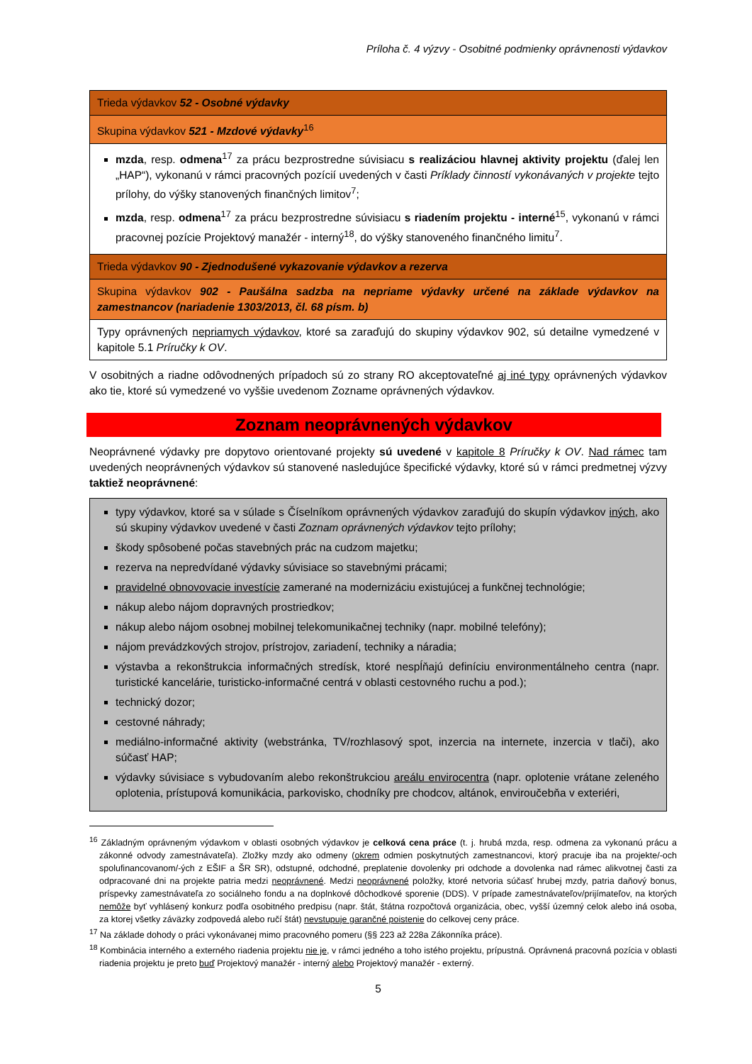Príloha č. 4 výzvy - Osobitné podmienky oprávnenosti výdavkov
| Trieda výdavkov 52 - Osobné výdavky |
| Skupina výdavkov 521 - Mzdové výdavky<sup>16</sup> |
| mzda , resp. odmena<sup>17</sup> za prácu bezprostredne súvisiacu s realizáciou hlavnej aktivity projektu (ďalej len „HAP“), vykonanú v rámci pracovných pozícií uvedených v časti Príklady činností vykonávaných v projekte tejto prílohy, do výšky stanovených finančných limitov<sup>7</sup>; mzda , resp. odmena<sup>17</sup> za prácu bezprostredne súvisiacu s riadením projektu - interné<sup>15</sup>, vykonanú v rámci pracovnej pozície Projektový manažér - interný<sup>18</sup>, do výšky stanoveného finančného limitu<sup>7</sup>. |
| Trieda výdavkov 90 - Zjednodušené vykazovanie výdavkov a rezerva |
| Skupina výdavkov 902 - Paušálna sadzba na nepriame výdavky určené na základe výdavkov na zamestnancov (nariadenie 1303/2013, čl. 68 písm. b) |
| Typy oprávnených nepriamych výdavkov , ktoré sa zaraďujú do skupiny výdavkov 902, sú detailne vymedzené v kapitole 5.1 Príručky k OV . |
V osobitných a riadne odôvodnených prípadoch sú zo strany RO akceptovateľné aj iné typy oprávnených výdavkov ako tie, ktoré sú vymedzené vo vyššie uvedenom Zozname oprávnených výdavkov.
Zoznam neoprávnených výdavkov
Neoprávnené výdavky pre dopytovo orientované projekty sú uvedené v kapitole 8 Príručky k OV. Nad rámec tam uvedených neoprávnených výdavkov sú stanovené nasledujúce špecifické výdavky, ktoré sú v rámci predmetnej výzvy taktiež neoprávnené:
| typy výdavkov, ktoré sa v súlade s Číselníkom oprávnených výdavkov zaraďujú do skupín výdavkov iných , ako sú skupiny výdavkov uvedené v časti Zoznam oprávnených výdavkov tejto prílohy; škody spôsobené počas stavebných prác na cudzom majetku; rezerva na nepredvídané výdavky súvisiace so stavebnými prácami; pravidelné obnovovacie investície zamerané na modernizáciu existujúcej a funkčnej technológie; nákup alebo nájom dopravných prostriedkov; nákup alebo nájom osobnej mobilnej telekomunikačnej techniky (napr. mobilné telefóny); nájom prevádzkových strojov, prístrojov, zariadení, techniky a náradia; výstavba a rekonštrukcia informačných stredísk, ktoré nespĺňajú definíciu environmentálneho centra (napr. turistické kancelárie, turisticko-informačné centrá v oblasti cestovného ruchu a pod.); technický dozor; cestovné náhrady; mediálno-informačné aktivity (webstránka, TV/rozhlasový spot, inzercia na internete, inzercia v tlači), ako súčasť HAP; výdavky súvisiace s vybudovaním alebo rekonštrukciou areálu envirocentra (napr. oplotenie vrátane zeleného oplotenia, prístupová komunikácia, parkovisko, chodníky pre chodcov, altánok, enviroučebňa v exteriéri, |
<sup>16</sup> Základným oprávneným výdavkom v oblasti osobných výdavkov je celková cena práce (t. j. hrubá mzda, resp. odmena za vykonanú prácu a zákonné odvody zamestnávateľa). Zložky mzdy ako odmeny (okrem odmien poskytnutých zamestnancovi, ktorý pracuje iba na projekte/-och spolufinancovanom/-ých z EŠIF a ŠR SR), odstupné, odchodné, preplatenie dovolenky pri odchode a dovolenka nad rámec alikvotnej časti za odpracované dni na projekte patria medzi neoprávnené. Medzi neoprávnené položky, ktoré netvoria súčasť hrubej mzdy, patria daňový bonus, príspevky zamestnávateľa zo sociálneho fondu a na doplnkové dôchodkové sporenie (DDS). V prípade zamestnávateľov/prijímateľov, na ktorých nemôže byť vyhlásený konkurz podľa osobitného predpisu (napr. štát, štátna rozpočtová organizácia, obec, vyšší územný celok alebo iná osoba, za ktorej všetky záväzky zodpovedá alebo ručí štát) nevstupuje garančné poistenie do celkovej ceny práce.
<sup>17</sup> Na základe dohody o práci vykonávanej mimo pracovného pomeru (§§ 223 až 228a Zákonníka práce).
<sup>18</sup> Kombinácia interného a externého riadenia projektu nie je, v rámci jedného a toho istého projektu, prípustná. Oprávnená pracovná pozícia v oblasti riadenia projektu je preto buď Projektový manažér - interný alebo Projektový manažér - externý.
5